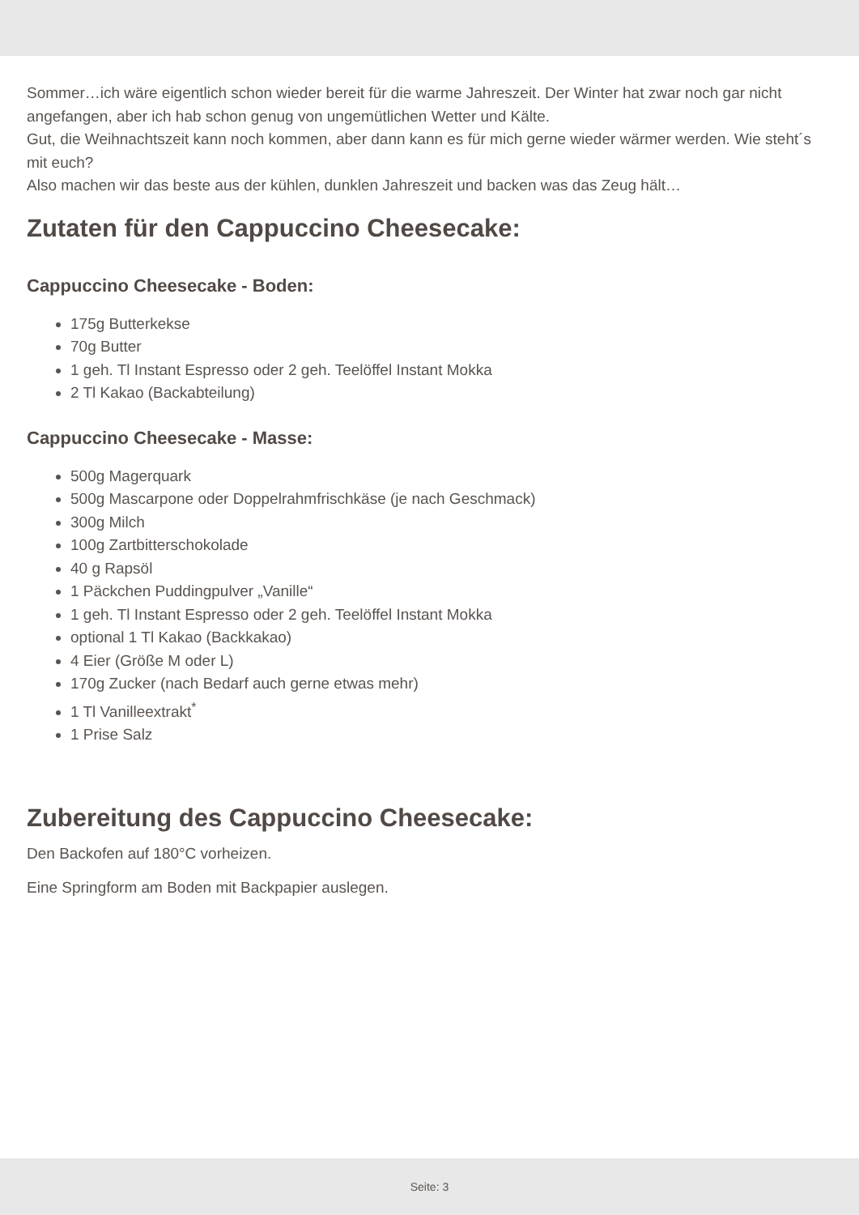Sommer…ich wäre eigentlich schon wieder bereit für die warme Jahreszeit. Der Winter hat zwar noch gar nicht angefangen, aber ich hab schon genug von ungemütlichen Wetter und Kälte.
Gut, die Weihnachtszeit kann noch kommen, aber dann kann es für mich gerne wieder wärmer werden. Wie steht´s mit euch?
Also machen wir das beste aus der kühlen, dunklen Jahreszeit und backen was das Zeug hält…
Zutaten für den Cappuccino Cheesecake:
Cappuccino Cheesecake - Boden:
175g Butterkekse
70g Butter
1 geh. Tl Instant Espresso oder 2 geh. Teelöffel Instant Mokka
2 Tl Kakao (Backabteilung)
Cappuccino Cheesecake - Masse:
500g Magerquark
500g Mascarpone oder Doppelrahmfrischkäse (je nach Geschmack)
300g Milch
100g Zartbitterschokolade
40 g Rapsöl
1 Päckchen Puddingpulver „Vanille“
1 geh. Tl Instant Espresso oder 2 geh. Teelöffel Instant Mokka
optional 1 Tl Kakao (Backkakao)
4 Eier (Größe M oder L)
170g Zucker (nach Bedarf auch gerne etwas mehr)
1 Tl Vanilleextrakt<sup>*</sup>
1 Prise Salz
Zubereitung des Cappuccino Cheesecake:
Den Backofen auf 180°C vorheizen.
Eine Springform am Boden mit Backpapier auslegen.
Seite: 3